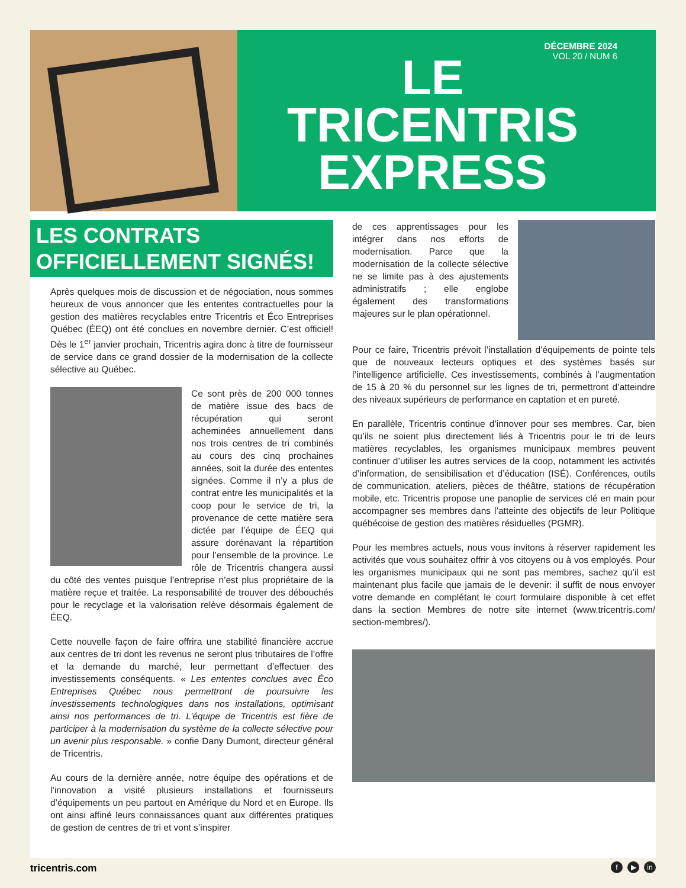DÉCEMBRE 2024
VOL 20 / NUM 6
LE
TRICENTRIS
EXPRESS
LES CONTRATS
OFFICIELLEMENT SIGNÉS!
Après quelques mois de discussion et de négociation, nous sommes heureux de vous annoncer que les ententes contractuelles pour la gestion des matières recyclables entre Tricentris et Éco Entreprises Québec (ÉEQ) ont été conclues en novembre dernier. C’est officiel! Dès le 1<sup>er</sup> janvier prochain, Tricentris agira donc à titre de fournisseur de service dans ce grand dossier de la modernisation de la collecte sélective au Québec.
Ce sont près de 200 000 tonnes de matière issue des bacs de récupération qui seront acheminées annuellement dans nos trois centres de tri combinés au cours des cinq prochaines années, soit la durée des ententes signées. Comme il n’y a plus de contrat entre les municipalités et la coop pour le service de tri, la provenance de cette matière sera dictée par l’équipe de ÉEQ qui assure dorénavant la répartition pour l’ensemble de la province. Le rôle de Tricentris changera aussi du côté des ventes puisque l’entreprise n’est plus propriétaire de la matière reçue et traitée. La responsabilité de trouver des débouchés pour le recyclage et la valorisation relève désormais également de ÉEQ.
Cette nouvelle façon de faire offrira une stabilité financière accrue aux centres de tri dont les revenus ne seront plus tributaires de l’offre et la demande du marché, leur permettant d’effectuer des investissements conséquents. « Les ententes conclues avec Éco Entreprises Québec nous permettront de poursuivre les investissements technologiques dans nos installations, optimisant ainsi nos performances de tri. L’équipe de Tricentris est fière de participer à la modernisation du système de la collecte sélective pour un avenir plus responsable. » confie Dany Dumont, directeur général de Tricentris.
Au cours de la dernière année, notre équipe des opérations et de l’innovation a visité plusieurs installations et fournisseurs d’équipements un peu partout en Amérique du Nord et en Europe. Ils ont ainsi affiné leurs connaissances quant aux différentes pratiques de gestion de centres de tri et vont s’inspirer
de ces apprentissages pour les intégrer dans nos efforts de modernisation. Parce que la modernisation de la collecte sélective ne se limite pas à des ajustements administratifs ; elle englobe également des transformations majeures sur le plan opérationnel.
Pour ce faire, Tricentris prévoit l’installation d’équipements de pointe tels que de nouveaux lecteurs optiques et des systèmes basés sur l’intelligence artificielle. Ces investissements, combinés à l’augmentation de 15 à 20 % du personnel sur les lignes de tri, permettront d’atteindre des niveaux supérieurs de performance en captation et en pureté.
En parallèle, Tricentris continue d’innover pour ses membres. Car, bien qu’ils ne soient plus directement liés à Tricentris pour le tri de leurs matières recyclables, les organismes municipaux membres peuvent continuer d’utiliser les autres services de la coop, notamment les activités d’information, de sensibilisation et d’éducation (ISÉ). Conférences, outils de communication, ateliers, pièces de théâtre, stations de récupération mobile, etc. Tricentris propose une panoplie de services clé en main pour accompagner ses membres dans l’atteinte des objectifs de leur Politique québécoise de gestion des matières résiduelles (PGMR).
Pour les membres actuels, nous vous invitons à réserver rapidement les activités que vous souhaitez offrir à vos citoyens ou à vos employés. Pour les organismes municipaux qui ne sont pas membres, sachez qu’il est maintenant plus facile que jamais de le devenir: il suffit de nous envoyer votre demande en complétant le court formulaire disponible à cet effet dans la section Membres de notre site internet (www.tricentris.com/ section-membres/).
tricentris.com f ▶ in